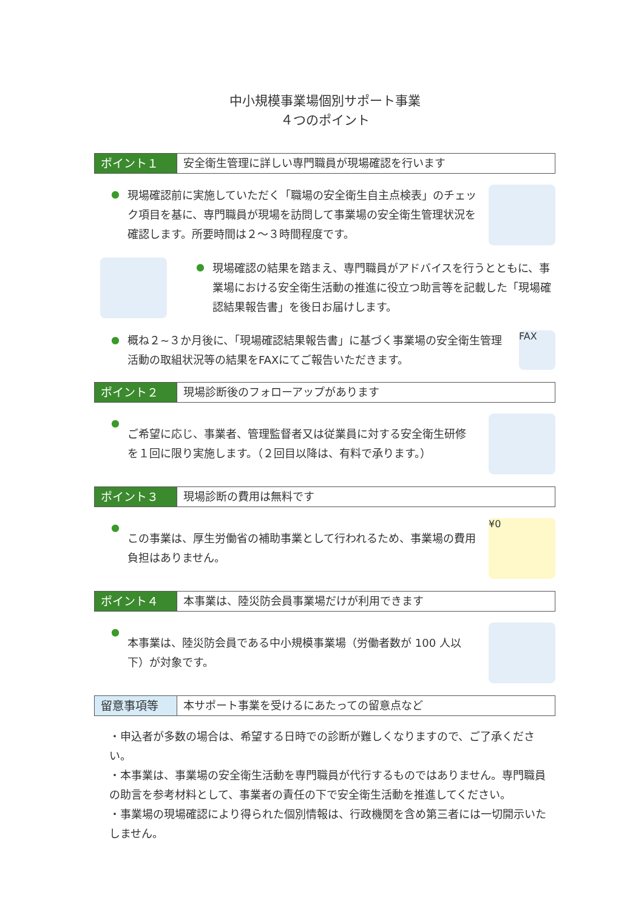中小規模事業場個別サポート事業
４つのポイント
ポイント１ 安全衛生管理に詳しい専門職員が現場確認を行います
●
現場確認前に実施していただく「職場の安全衛生自主点検表」のチェック項目を基に、専門職員が現場を訪問して事業場の安全衛生管理状況を確認します。所要時間は２～３時間程度です。
●
現場確認の結果を踏まえ、専門職員がアドバイスを行うとともに、事業場における安全衛生活動の推進に役立つ助言等を記載した「現場確認結果報告書」を後日お届けします。
●
概ね２~３か月後に、「現場確認結果報告書」に基づく事業場の安全衛生管理活動の取組状況等の結果をFAXにてご報告いただきます。
FAX
ポイント２ 現場診断後のフォローアップがあります
●
ご希望に応じ、事業者、管理監督者又は従業員に対する安全衛生研修を１回に限り実施します。（２回目以降は、有料で承ります。）
ポイント３ 現場診断の費用は無料です
●
この事業は、厚生労働省の補助事業として行われるため、事業場の費用負担はありません。
¥0
ポイント４ 本事業は、陸災防会員事業場だけが利用できます
●
本事業は、陸災防会員である中小規模事業場（労働者数が 100 人以下）が対象です。
留意事項等 本サポート事業を受けるにあたっての留意点など
・申込者が多数の場合は、希望する日時での診断が難しくなりますので、ご了承ください。
・本事業は、事業場の安全衛生活動を専門職員が代行するものではありません。専門職員の助言を参考材料として、事業者の責任の下で安全衛生活動を推進してください。
・事業場の現場確認により得られた個別情報は、行政機関を含め第三者には一切開示いたしません。